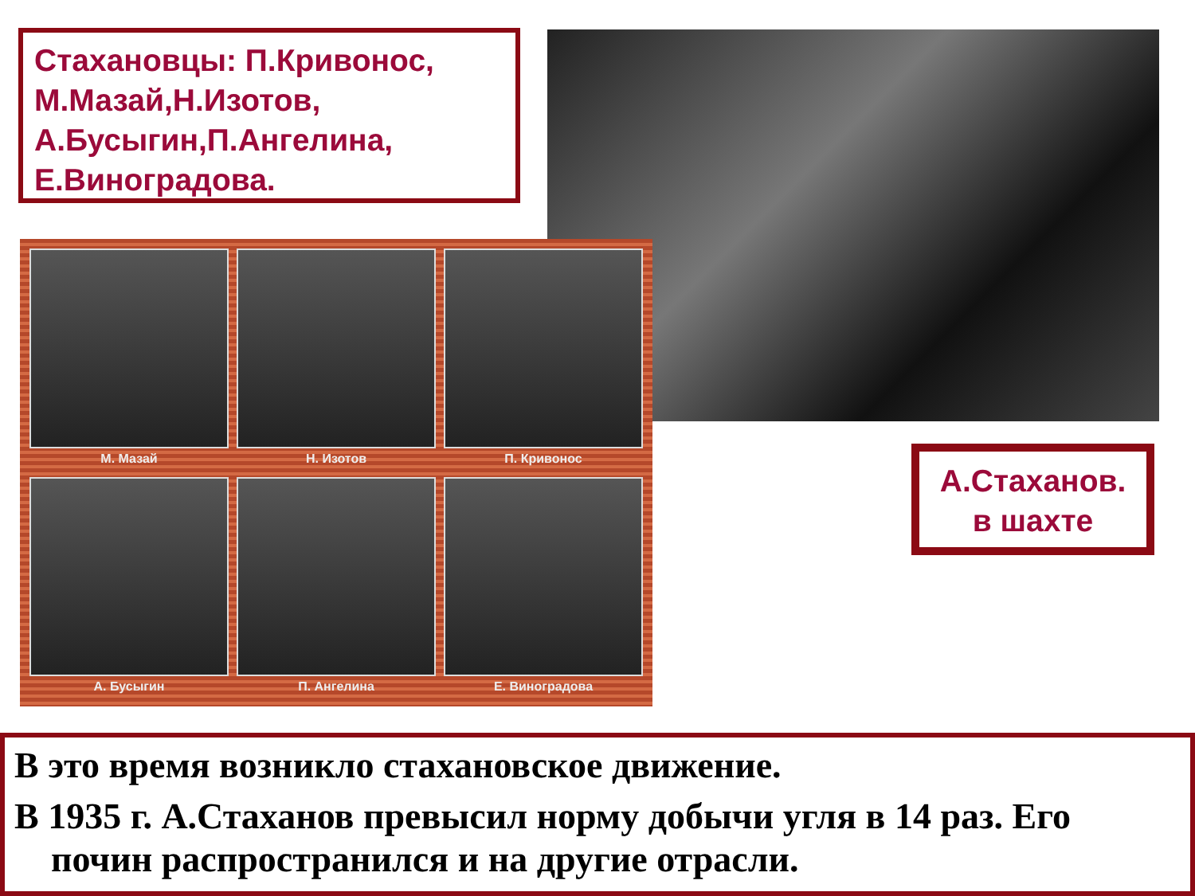Стахановцы: П.Кривонос, М.Мазай,Н.Изотов, А.Бусыгин,П.Ангелина, Е.Виноградова.
М. Мазай
Н. Изотов
П. Кривонос
А. Бусыгин
П. Ангелина
Е. Виноградова
А.Стаханов.
в шахте
В это время возникло стахановское движение.
В 1935 г. А.Стаханов превысил норму добычи угля в 14 раз. Его
почин распространился и на другие отрасли.